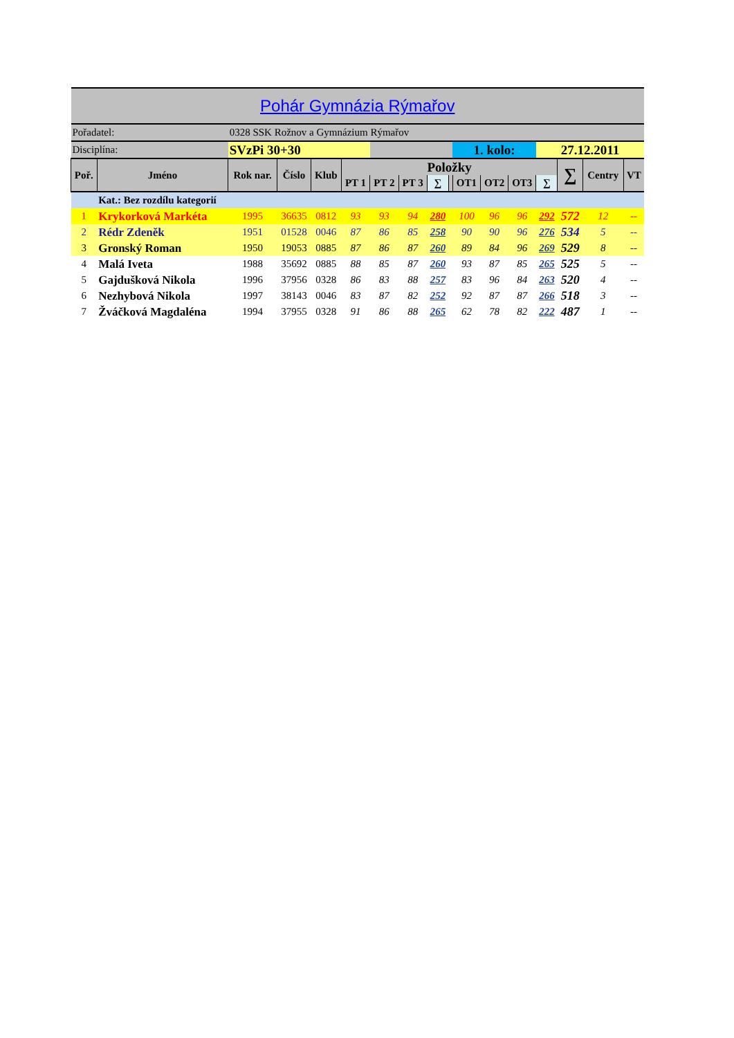| Pohár Gymnázia Rýmařov | | | | | | | | | | | | | | | | |
| Pořadatel: | | 0328 SSK Rožnov a Gymnázium Rýmařov | | | | | | | | | | | | | | |
| Disciplína: | | SVzPi 30+30 | | | | | | | | 1. kolo: | | | 27.12.2011 | | | |
| Poř. | Jméno | Rok nar. | Číslo | Klub | Položky | | | | | | | | | ∑ | Centry | VT |
| | | | | | PT 1 | PT 2 | PT 3 | ∑ | | OT1 | OT2 | OT3 | ∑ | | | |
| | Kat.: Bez rozdílu kategorií | | | | | | | | | | | | | | | |
| 1 | Krykorková Markéta | 1995 | 36635 | 0812 | 93 | 93 | 94 | 280 | | 100 | 96 | 96 | 292 | 572 | 12 | -- |
| 2 | Rédr Zdeněk | 1951 | 01528 | 0046 | 87 | 86 | 85 | 258 | | 90 | 90 | 96 | 276 | 534 | 5 | -- |
| 3 | Gronský Roman | 1950 | 19053 | 0885 | 87 | 86 | 87 | 260 | | 89 | 84 | 96 | 269 | 529 | 8 | -- |
| 4 | Malá Iveta | 1988 | 35692 | 0885 | 88 | 85 | 87 | 260 | | 93 | 87 | 85 | 265 | 525 | 5 | -- |
| 5 | Gajdušková Nikola | 1996 | 37956 | 0328 | 86 | 83 | 88 | 257 | | 83 | 96 | 84 | 263 | 520 | 4 | -- |
| 6 | Nezhybová Nikola | 1997 | 38143 | 0046 | 83 | 87 | 82 | 252 | | 92 | 87 | 87 | 266 | 518 | 3 | -- |
| 7 | Žváčková Magdaléna | 1994 | 37955 | 0328 | 91 | 86 | 88 | 265 | | 62 | 78 | 82 | 222 | 487 | 1 | -- |